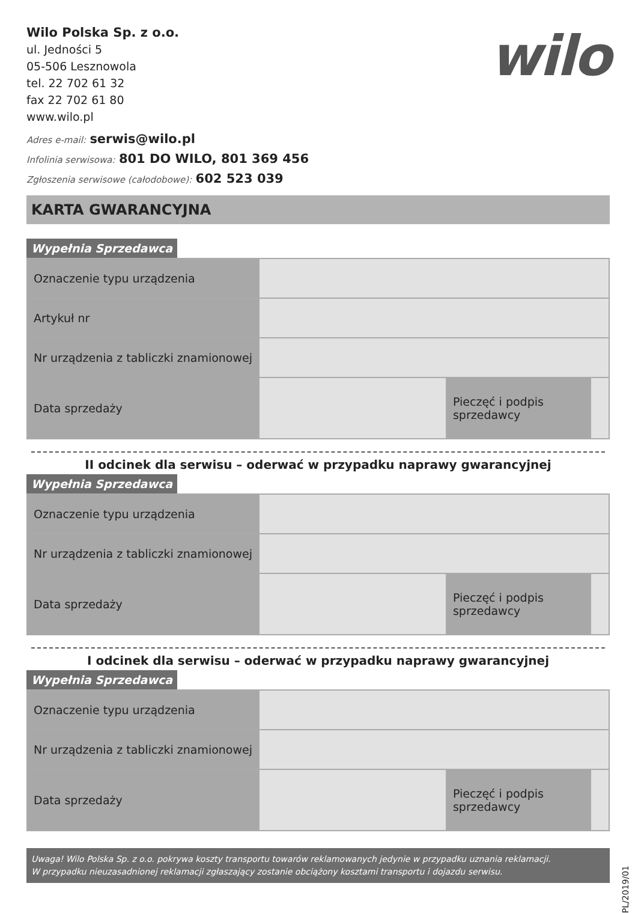Wilo Polska Sp. z o.o.
ul. Jedności 5
05-506 Lesznowola
tel. 22 702 61 32
fax 22 702 61 80
www.wilo.pl
wilo
Adres e-mail: serwis@wilo.pl
Infolinia serwisowa: 801 DO WILO, 801 369 456
Zgłoszenia serwisowe (całodobowe): 602 523 039
KARTA GWARANCYJNA
Wypełnia Sprzedawca
| Oznaczenie typu urządzenia | | | |
| Artykuł nr | | | |
| Nr urządzenia z tabliczki znamionowej | | | |
| Data sprzedaży | | Pieczęć i podpis sprzedawcy | |
II odcinek dla serwisu – oderwać w przypadku naprawy gwarancyjnej
Wypełnia Sprzedawca
| Oznaczenie typu urządzenia | | | |
| Nr urządzenia z tabliczki znamionowej | | | |
| Data sprzedaży | | Pieczęć i podpis sprzedawcy | |
I odcinek dla serwisu – oderwać w przypadku naprawy gwarancyjnej
Wypełnia Sprzedawca
| Oznaczenie typu urządzenia | | | |
| Nr urządzenia z tabliczki znamionowej | | | |
| Data sprzedaży | | Pieczęć i podpis sprzedawcy | |
Uwaga! Wilo Polska Sp. z o.o. pokrywa koszty transportu towarów reklamowanych jedynie w przypadku uznania reklamacji.
W przypadku nieuzasadnionej reklamacji zgłaszający zostanie obciążony kosztami transportu i dojazdu serwisu.
PL/2019/01